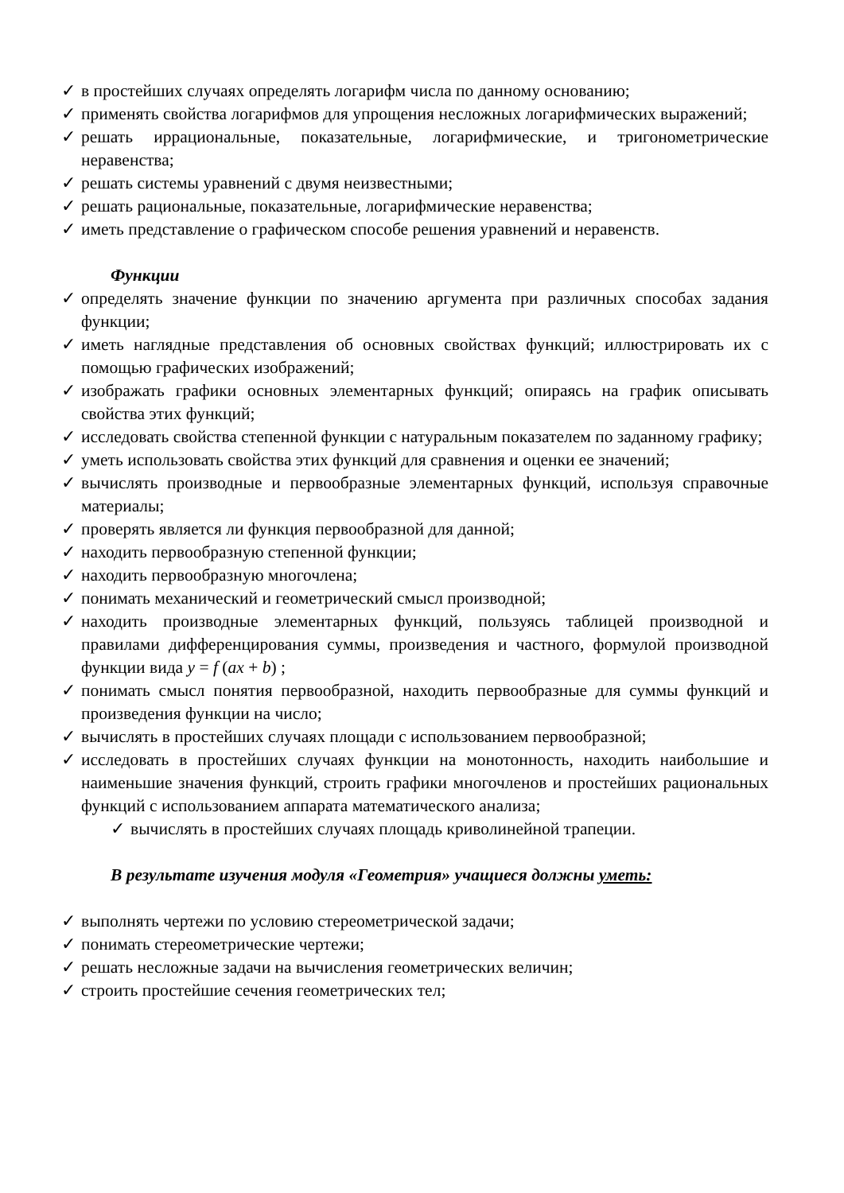✓ в простейших случаях определять логарифм числа по данному основанию;
✓ применять свойства логарифмов для упрощения несложных логарифмических выражений;
✓ решать иррациональные, показательные, логарифмические, и тригонометрические неравенства;
✓ решать системы уравнений с двумя неизвестными;
✓ решать рациональные, показательные, логарифмические неравенства;
✓ иметь представление о графическом способе решения уравнений и неравенств.
Функции
✓ определять значение функции по значению аргумента при различных способах задания функции;
✓ иметь наглядные представления об основных свойствах функций; иллюстрировать их с помощью графических изображений;
✓ изображать графики основных элементарных функций; опираясь на график описывать свойства этих функций;
✓ исследовать свойства степенной функции с натуральным показателем по заданному графику;
✓ уметь использовать свойства этих функций для сравнения и оценки ее значений;
✓ вычислять производные и первообразные элементарных функций, используя справочные материалы;
✓ проверять является ли функция первообразной для данной;
✓ находить первообразную степенной функции;
✓ находить первообразную многочлена;
✓ понимать механический и геометрический смысл производной;
✓ находить производные элементарных функций, пользуясь таблицей производной и правилами дифференцирования суммы, произведения и частного, формулой производной функции вида y = f (ax + b) ;
✓ понимать смысл понятия первообразной, находить первообразные для суммы функций и произведения функции на число;
✓ вычислять в простейших случаях площади с использованием первообразной;
✓ исследовать в простейших случаях функции на монотонность, находить наибольшие и наименьшие значения функций, строить графики многочленов и простейших рациональных функций с использованием аппарата математического анализа;
✓ вычислять в простейших случаях площадь криволинейной трапеции.
В результате изучения модуля «Геометрия» учащиеся должны уметь:
✓ выполнять чертежи по условию стереометрической задачи;
✓ понимать стереометрические чертежи;
✓ решать несложные задачи на вычисления геометрических величин;
✓ строить простейшие сечения геометрических тел;